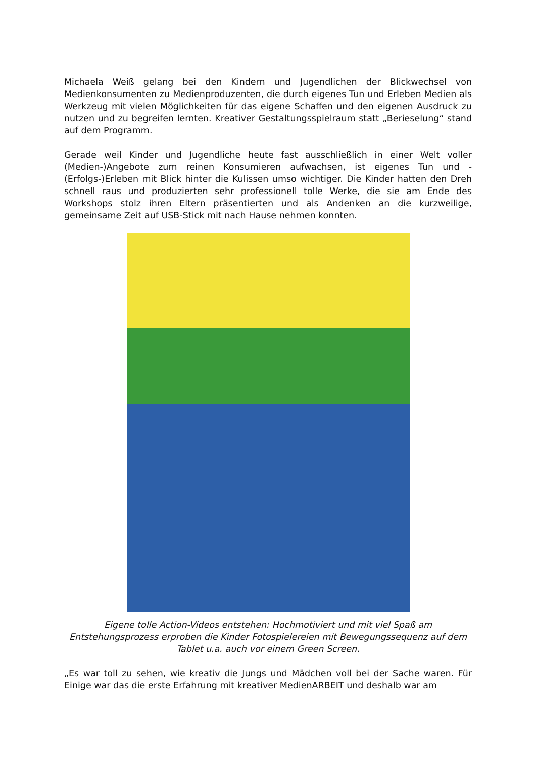Michaela Weiß gelang bei den Kindern und Jugendlichen der Blickwechsel von Medienkonsumenten zu Medienproduzenten, die durch eigenes Tun und Erleben Medien als Werkzeug mit vielen Möglichkeiten für das eigene Schaffen und den eigenen Ausdruck zu nutzen und zu begreifen lernten. Kreativer Gestaltungsspielraum statt „Berieselung“ stand auf dem Programm.
Gerade weil Kinder und Jugendliche heute fast ausschließlich in einer Welt voller (Medien-)Angebote zum reinen Konsumieren aufwachsen, ist eigenes Tun und -(Erfolgs-)Erleben mit Blick hinter die Kulissen umso wichtiger. Die Kinder hatten den Dreh schnell raus und produzierten sehr professionell tolle Werke, die sie am Ende des Workshops stolz ihren Eltern präsentierten und als Andenken an die kurzweilige, gemeinsame Zeit auf USB-Stick mit nach Hause nehmen konnten.
Eigene tolle Action-Videos entstehen: Hochmotiviert und mit viel Spaß am Entstehungsprozess erproben die Kinder Fotospielereien mit Bewegungssequenz auf dem Tablet u.a. auch vor einem Green Screen.
„Es war toll zu sehen, wie kreativ die Jungs und Mädchen voll bei der Sache waren. Für Einige war das die erste Erfahrung mit kreativer MedienARBEIT und deshalb war am